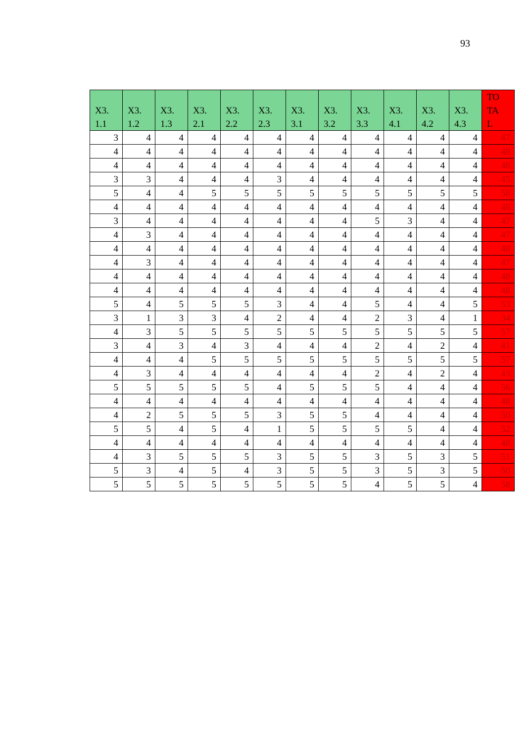93
| X3. 1.1 | X3. 1.2 | X3. 1.3 | X3. 2.1 | X3. 2.2 | X3. 2.3 | X3. 3.1 | X3. 3.2 | X3. 3.3 | X3. 4.1 | X3. 4.2 | X3. 4.3 | TO TA L |
| --- | --- | --- | --- | --- | --- | --- | --- | --- | --- | --- | --- | --- |
| 3 | 4 | 4 | 4 | 4 | 4 | 4 | 4 | 4 | 4 | 4 | 4 | 47 |
| 4 | 4 | 4 | 4 | 4 | 4 | 4 | 4 | 4 | 4 | 4 | 4 | 48 |
| 4 | 4 | 4 | 4 | 4 | 4 | 4 | 4 | 4 | 4 | 4 | 4 | 48 |
| 3 | 3 | 4 | 4 | 4 | 3 | 4 | 4 | 4 | 4 | 4 | 4 | 45 |
| 5 | 4 | 4 | 5 | 5 | 5 | 5 | 5 | 5 | 5 | 5 | 5 | 58 |
| 4 | 4 | 4 | 4 | 4 | 4 | 4 | 4 | 4 | 4 | 4 | 4 | 48 |
| 3 | 4 | 4 | 4 | 4 | 4 | 4 | 4 | 5 | 3 | 4 | 4 | 47 |
| 4 | 3 | 4 | 4 | 4 | 4 | 4 | 4 | 4 | 4 | 4 | 4 | 47 |
| 4 | 4 | 4 | 4 | 4 | 4 | 4 | 4 | 4 | 4 | 4 | 4 | 48 |
| 4 | 3 | 4 | 4 | 4 | 4 | 4 | 4 | 4 | 4 | 4 | 4 | 47 |
| 4 | 4 | 4 | 4 | 4 | 4 | 4 | 4 | 4 | 4 | 4 | 4 | 48 |
| 4 | 4 | 4 | 4 | 4 | 4 | 4 | 4 | 4 | 4 | 4 | 4 | 48 |
| 5 | 4 | 5 | 5 | 5 | 3 | 4 | 4 | 5 | 4 | 4 | 5 | 53 |
| 3 | 1 | 3 | 3 | 4 | 2 | 4 | 4 | 2 | 3 | 4 | 1 | 34 |
| 4 | 3 | 5 | 5 | 5 | 5 | 5 | 5 | 5 | 5 | 5 | 5 | 57 |
| 3 | 4 | 3 | 4 | 3 | 4 | 4 | 4 | 2 | 4 | 2 | 4 | 41 |
| 4 | 4 | 4 | 5 | 5 | 5 | 5 | 5 | 5 | 5 | 5 | 5 | 57 |
| 4 | 3 | 4 | 4 | 4 | 4 | 4 | 4 | 2 | 4 | 2 | 4 | 43 |
| 5 | 5 | 5 | 5 | 5 | 4 | 5 | 5 | 5 | 4 | 4 | 4 | 56 |
| 4 | 4 | 4 | 4 | 4 | 4 | 4 | 4 | 4 | 4 | 4 | 4 | 48 |
| 4 | 2 | 5 | 5 | 5 | 3 | 5 | 5 | 4 | 4 | 4 | 4 | 50 |
| 5 | 5 | 4 | 5 | 4 | 1 | 5 | 5 | 5 | 5 | 4 | 4 | 52 |
| 4 | 4 | 4 | 4 | 4 | 4 | 4 | 4 | 4 | 4 | 4 | 4 | 48 |
| 4 | 3 | 5 | 5 | 5 | 3 | 5 | 5 | 3 | 5 | 3 | 5 | 51 |
| 5 | 3 | 4 | 5 | 4 | 3 | 5 | 5 | 3 | 5 | 3 | 5 | 50 |
| 5 | 5 | 5 | 5 | 5 | 5 | 5 | 5 | 4 | 5 | 5 | 4 | 58 |